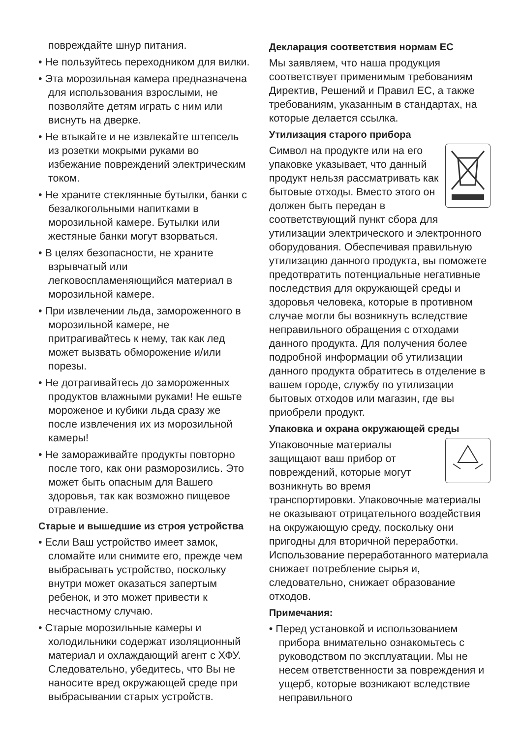повреждайте шнур питания.
• Не пользуйтесь переходником для вилки.
• Эта морозильная камера предназначена для использования взрослыми, не позволяйте детям играть с ним или виснуть на дверке.
• Не втыкайте и не извлекайте штепсель из розетки мокрыми руками во избежание повреждений электрическим током.
• Не храните стеклянные бутылки, банки с безалкогольными напитками в морозильной камере. Бутылки или жестяные банки могут взорваться.
• В целях безопасности, не храните взрывчатый или легковоспламеняющийся материал в морозильной камере.
• При извлечении льда, замороженного в морозильной камере, не притрагивайтесь к нему, так как лед может вызвать обморожение и/или порезы.
• Не дотрагивайтесь до замороженных продуктов влажными руками! Не ешьте мороженое и кубики льда сразу же после извлечения их из морозильной камеры!
• Не замораживайте продукты повторно после того, как они разморозились. Это может быть опасным для Вашего здоровья, так как возможно пищевое отравление.
Старые и вышедшие из строя устройства
• Если Ваш устройство имеет замок, сломайте или снимите его, прежде чем выбрасывать устройство, поскольку внутри может оказаться запертым ребенок, и это может привести к несчастному случаю.
• Старые морозильные камеры и холодильники содержат изоляционный материал и охлаждающий агент с ХФУ. Следовательно, убедитесь, что Вы не наносите вред окружающей среде при выбрасывании старых устройств.
Декларация соответствия нормам ЕС
Мы заявляем, что наша продукция соответствует применимым требованиям Директив, Решений и Правил ЕС, а также требованиям, указанным в стандартах, на которые делается ссылка.
Утилизация старого прибора
Символ на продукте или на его упаковке указывает, что данный продукт нельзя рассматривать как бытовые отходы. Вместо этого он должен быть передан в соответствующий пункт сбора для утилизации электрического и электронного оборудования. Обеспечивая правильную утилизацию данного продукта, вы поможете предотвратить потенциальные негативные последствия для окружающей среды и здоровья человека, которые в противном случае могли бы возникнуть вследствие неправильного обращения с отходами данного продукта. Для получения более подробной информации об утилизации данного продукта обратитесь в отделение в вашем городе, службу по утилизации бытовых отходов или магазин, где вы приобрели продукт.
Упаковка и охрана окружающей среды
Упаковочные материалы защищают ваш прибор от повреждений, которые могут возникнуть во время транспортировки. Упаковочные материалы не оказывают отрицательного воздействия на окружающую среду, поскольку они пригодны для вторичной переработки. Использование переработанного материала снижает потребление сырья и, следовательно, снижает образование отходов.
Примечания:
• Перед установкой и использованием прибора внимательно ознакомьтесь с руководством по эксплуатации. Мы не несем ответственности за повреждения и ущерб, которые возникают вследствие неправильного